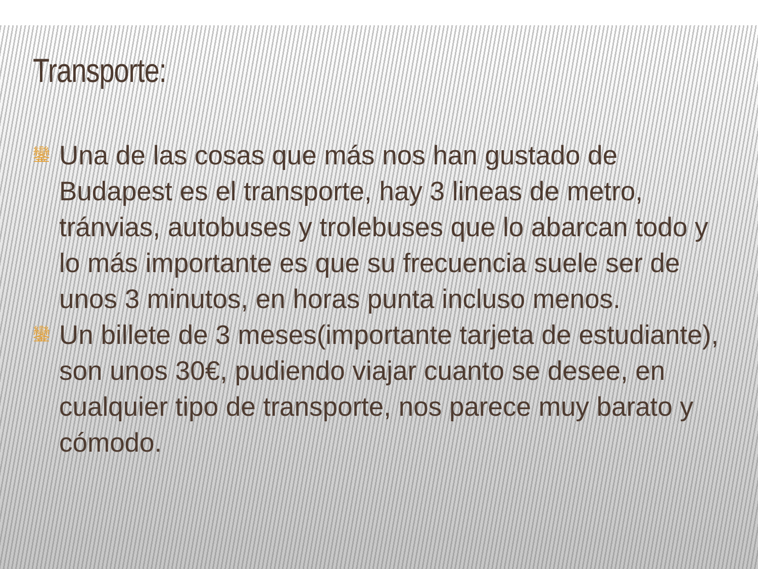Transporte:
鑾 Una de las cosas que más nos han gustado de Budapest es el transporte, hay 3 lineas de metro, tránvias, autobuses y trolebuses que lo abarcan todo y lo más importante es que su frecuencia suele ser de unos 3 minutos, en horas punta incluso menos.
鑾 Un billete de 3 meses(importante tarjeta de estudiante), son unos 30€, pudiendo viajar cuanto se desee, en cualquier tipo de transporte, nos parece muy barato y cómodo.